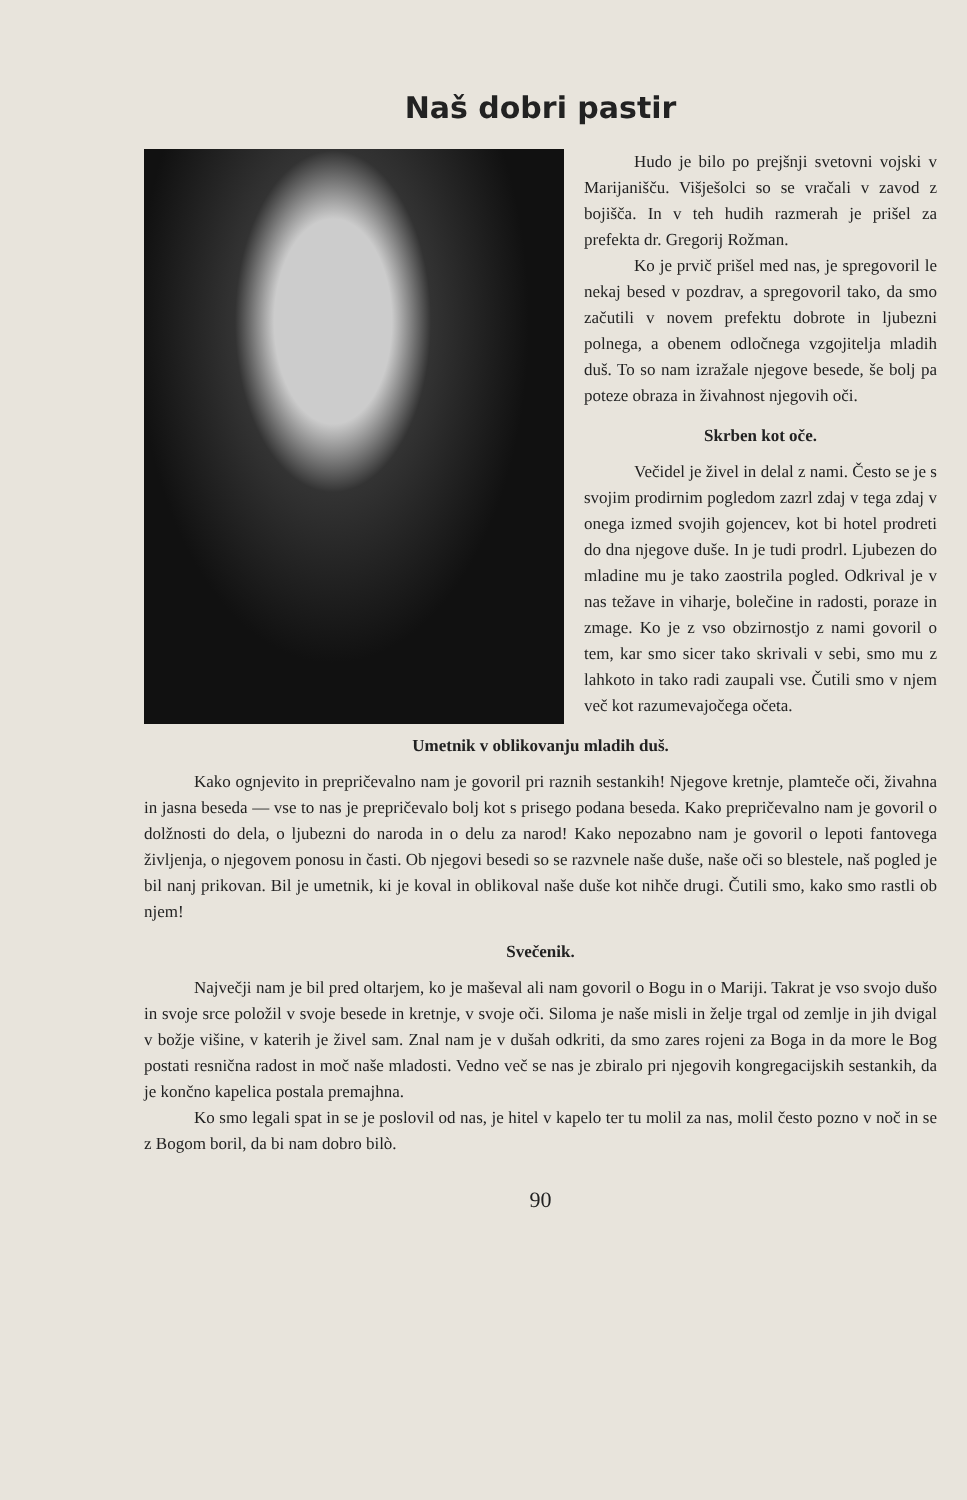Naš dobri pastir
Hudo je bilo po prejšnji svetovni vojski v Marijanišču. Višješolci so se vračali v zavod z bojišča. In v teh hudih razmerah je prišel za prefekta dr. Gregorij Rožman.
Ko je prvič prišel med nas, je spregovoril le nekaj besed v pozdrav, a spregovoril tako, da smo začutili v novem prefektu dobrote in ljubezni polnega, a obenem odločnega vzgojitelja mladih duš. To so nam izražale njegove besede, še bolj pa poteze obraza in živahnost njegovih oči.
Skrben kot oče.
Večidel je živel in delal z nami. Često se je s svojim prodirnim pogledom zazrl zdaj v tega zdaj v onega izmed svojih gojencev, kot bi hotel prodreti do dna njegove duše. In je tudi prodrl. Ljubezen do mladine mu je tako zaostrila pogled. Odkrival je v nas težave in viharje, bolečine in radosti, poraze in zmage. Ko je z vso obzirnostjo z nami govoril o tem, kar smo sicer tako skrivali v sebi, smo mu z lahkoto in tako radi zaupali vse. Čutili smo v njem več kot razumevajočega očeta.
Umetnik v oblikovanju mladih duš.
Kako ognjevito in prepričevalno nam je govoril pri raznih sestankih! Njegove kretnje, plamteče oči, živahna in jasna beseda — vse to nas je prepričevalo bolj kot s prisego podana beseda. Kako prepričevalno nam je govoril o dolžnosti do dela, o ljubezni do naroda in o delu za narod! Kako nepozabno nam je govoril o lepoti fantovega življenja, o njegovem ponosu in časti. Ob njegovi besedi so se razvnele naše duše, naše oči so blestele, naš pogled je bil nanj prikovan. Bil je umetnik, ki je koval in oblikoval naše duše kot nihče drugi. Čutili smo, kako smo rastli ob njem!
Svečenik.
Največji nam je bil pred oltarjem, ko je maševal ali nam govoril o Bogu in o Mariji. Takrat je vso svojo dušo in svoje srce položil v svoje besede in kretnje, v svoje oči. Siloma je naše misli in želje trgal od zemlje in jih dvigal v božje višine, v katerih je živel sam. Znal nam je v dušah odkriti, da smo zares rojeni za Boga in da more le Bog postati resnična radost in moč naše mladosti. Vedno več se nas je zbiralo pri njegovih kongregacijskih sestankih, da je končno kapelica postala premajhna.
Ko smo legali spat in se je poslovil od nas, je hitel v kapelo ter tu molil za nas, molil često pozno v noč in se z Bogom boril, da bi nam dobro bilò.
90